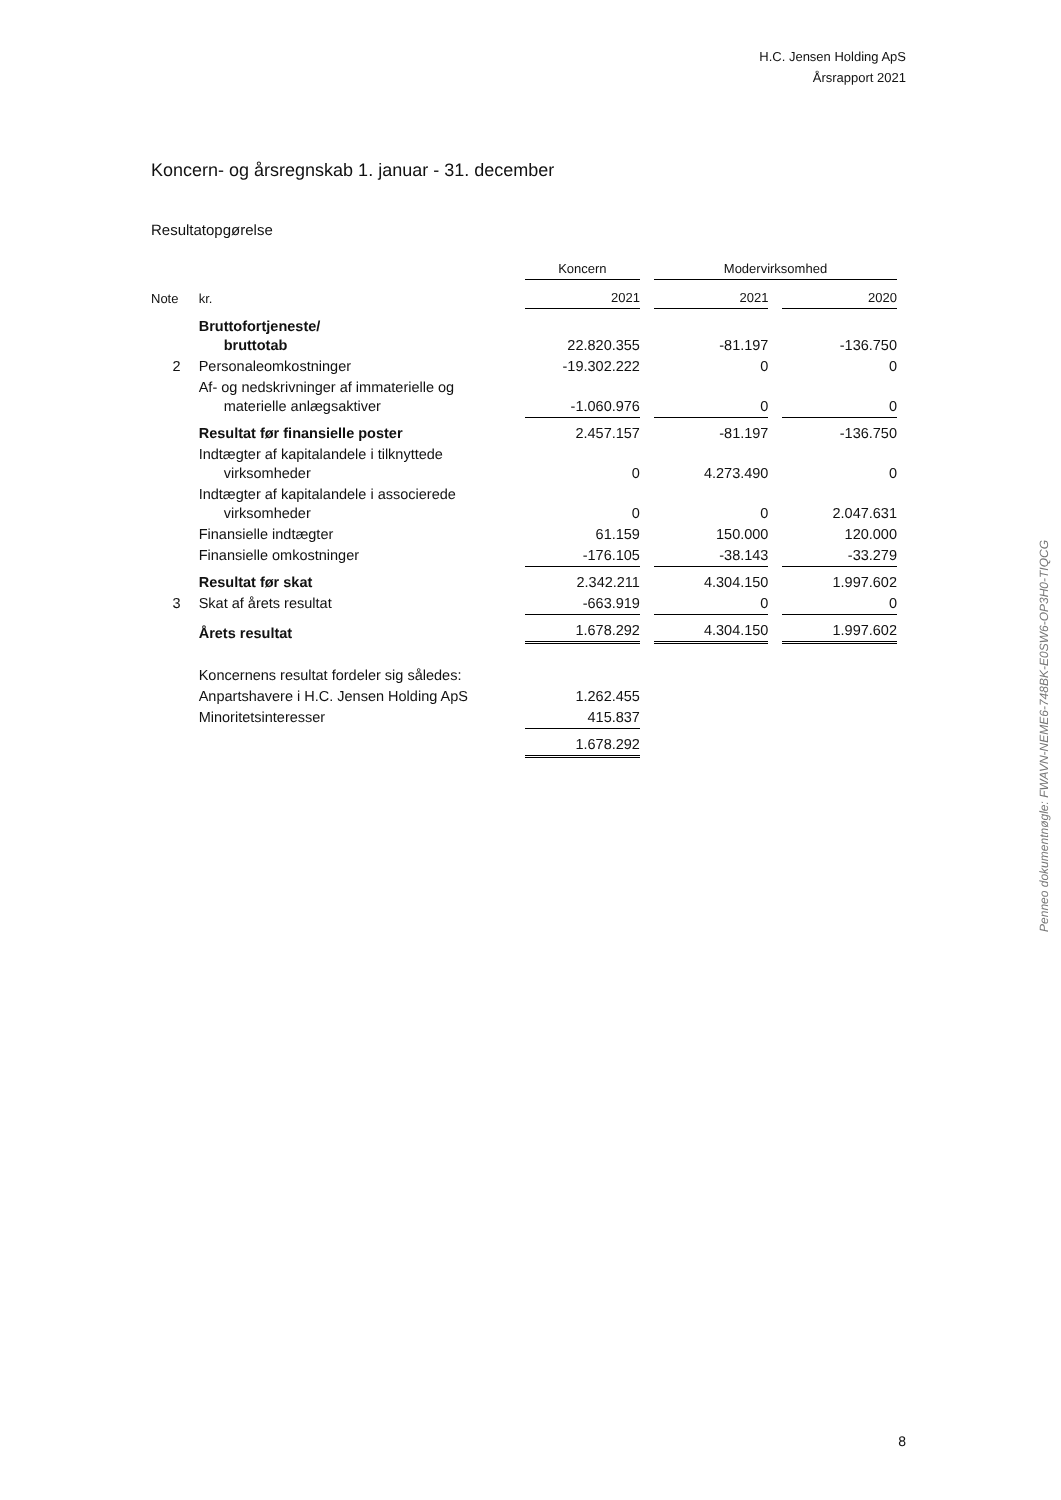H.C. Jensen Holding ApS
Årsrapport 2021
Koncern- og årsregnskab 1. januar - 31. december
Resultatopgørelse
| | | Koncern | Modervirksomhed | |
| --- | --- | --- | --- | --- |
| Note | kr. | 2021 | 2021 | 2020 |
| | Bruttofortjeneste/ bruttotab | 22.820.355 | -81.197 | -136.750 |
| 2 | Personaleomkostninger | -19.302.222 | 0 | 0 |
| | Af- og nedskrivninger af immaterielle og materielle anlægsaktiver | -1.060.976 | 0 | 0 |
| | Resultat før finansielle poster | 2.457.157 | -81.197 | -136.750 |
| | Indtægter af kapitalandele i tilknyttede virksomheder | 0 | 4.273.490 | 0 |
| | Indtægter af kapitalandele i associerede virksomheder | 0 | 0 | 2.047.631 |
| | Finansielle indtægter | 61.159 | 150.000 | 120.000 |
| | Finansielle omkostninger | -176.105 | -38.143 | -33.279 |
| | Resultat før skat | 2.342.211 | 4.304.150 | 1.997.602 |
| 3 | Skat af årets resultat | -663.919 | 0 | 0 |
| | Årets resultat | 1.678.292 | 4.304.150 | 1.997.602 |
| | Koncernens resultat fordeler sig således: | | | |
| | Anpartshavere i H.C. Jensen Holding ApS | 1.262.455 | | |
| | Minoritetsinteresser | 415.837 | | |
| | | 1.678.292 | | |
Penneo dokumentnøgle: FWAVN-NEME6-748BK-E0SW6-OP3H0-TIQCG
8